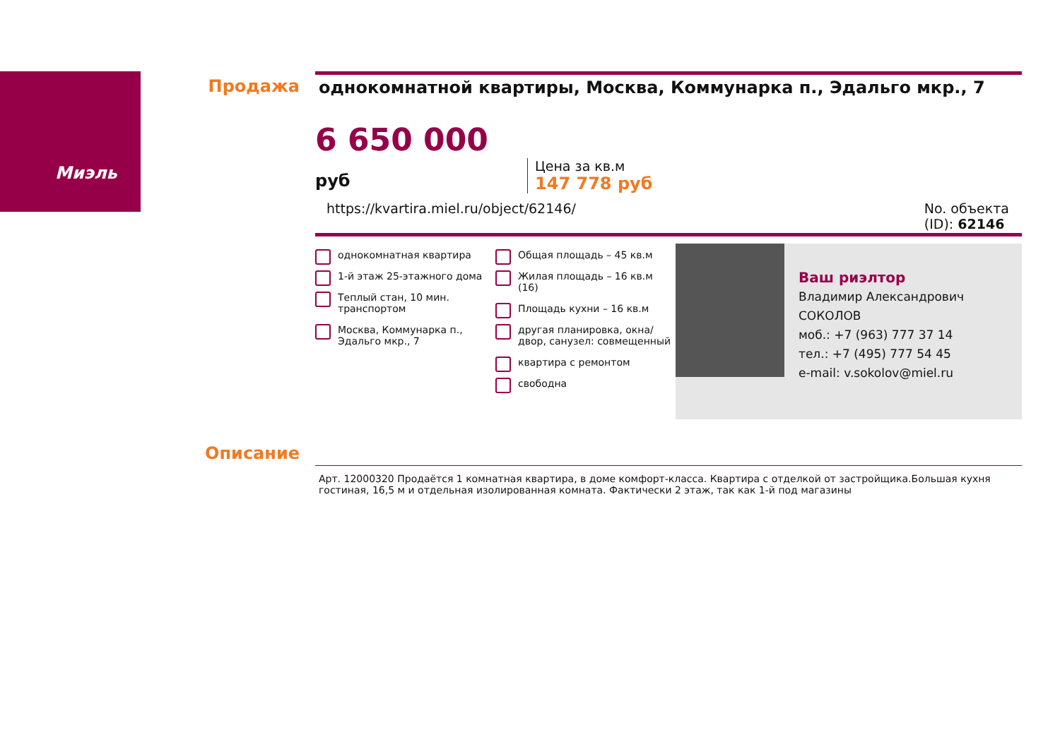Миэль Продажа
однокомнатной квартиры, Москва, Коммунарка п., Эдальго мкр., 7
6 650 000 руб
Цена за кв.м
147 778 руб
https://kvartira.miel.ru/object/62146/ No. объекта
(ID): 62146
однокомнатная квартира
1-й этаж 25-этажного дома
Теплый стан, 10 мин. транспортом
Москва, Коммунарка п., Эдальго мкр., 7
Общая площадь – 45 кв.м
Жилая площадь – 16 кв.м (16)
Площадь кухни – 16 кв.м
другая планировка, окна/двор, санузел: совмещенный
квартира с ремонтом
свободна
Ваш риэлтор
Владимир Александрович
СОКОЛОВ
моб.: +7 (963) 777 37 14
тел.: +7 (495) 777 54 45
e-mail: v.sokolov@miel.ru
Описание
Арт. 12000320 Продаётся 1 комнатная квартира, в доме комфорт-класса. Квартира с отделкой от застройщика.Большая кухня гостиная, 16,5 м и отдельная изолированная комната. Фактически 2 этаж, так как 1-й под магазины